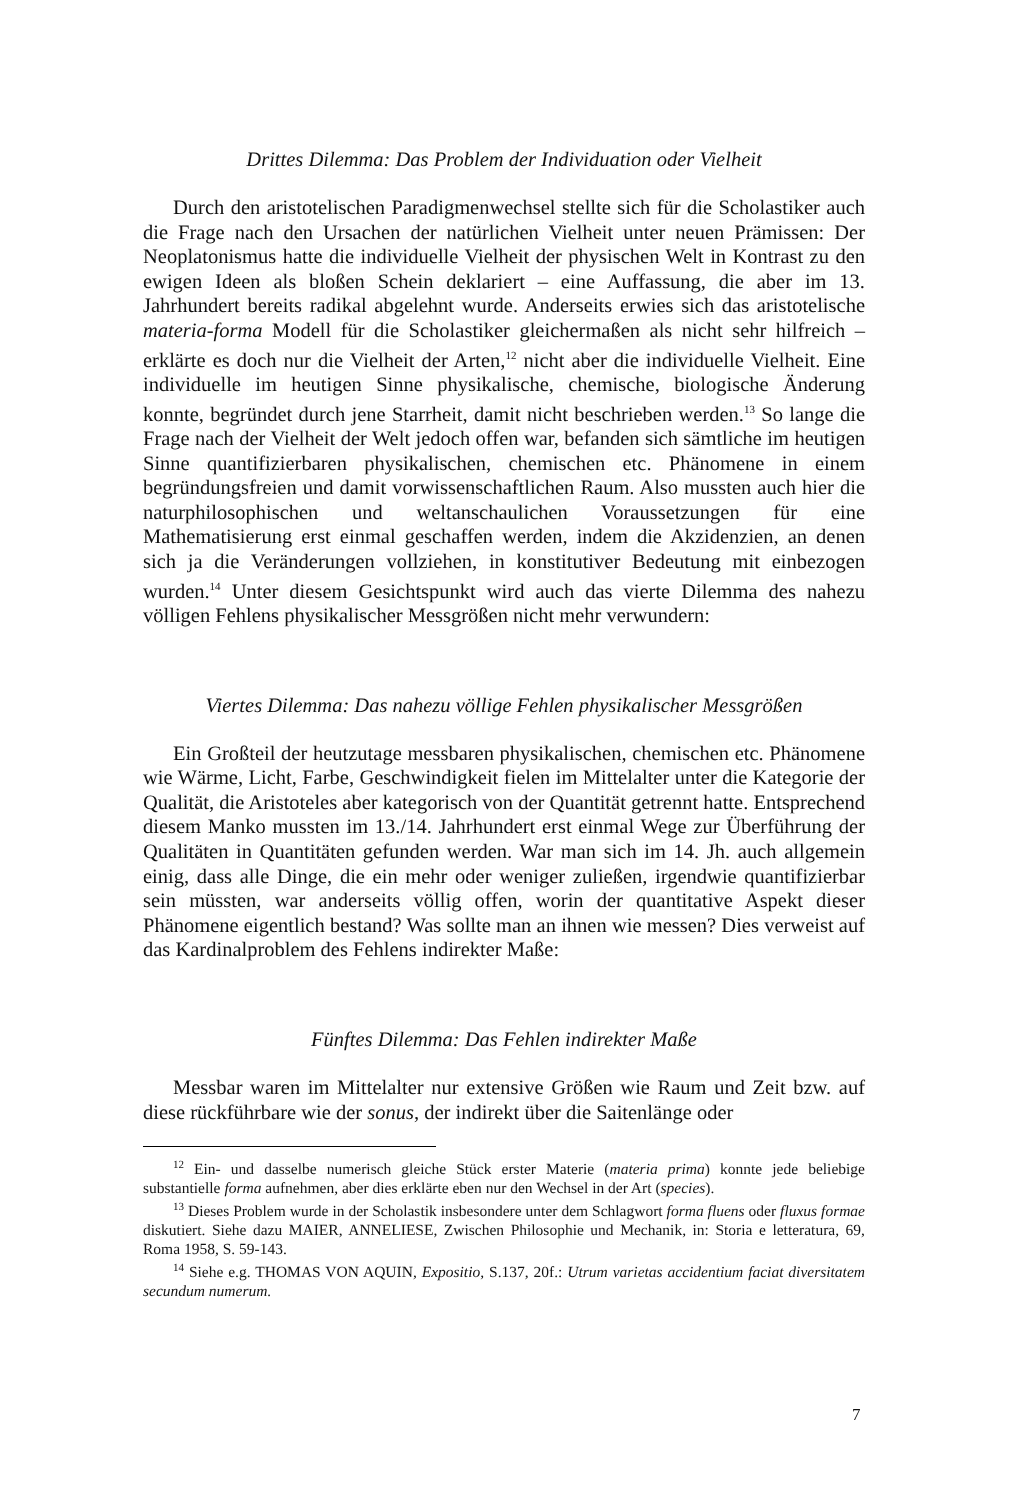Drittes Dilemma: Das Problem der Individuation oder Vielheit
Durch den aristotelischen Paradigmenwechsel stellte sich für die Scholastiker auch die Frage nach den Ursachen der natürlichen Vielheit unter neuen Prämissen: Der Neoplatonismus hatte die individuelle Vielheit der physischen Welt in Kontrast zu den ewigen Ideen als bloßen Schein deklariert – eine Auffassung, die aber im 13. Jahrhundert bereits radikal abgelehnt wurde. Anderseits erwies sich das aristotelische materia-forma Modell für die Scholastiker gleichermaßen als nicht sehr hilfreich – erklärte es doch nur die Vielheit der Arten,<sup>12</sup> nicht aber die individuelle Vielheit. Eine individuelle im heutigen Sinne physikalische, chemische, biologische Änderung konnte, begründet durch jene Starrheit, damit nicht beschrieben werden.<sup>13</sup> So lange die Frage nach der Vielheit der Welt jedoch offen war, befanden sich sämtliche im heutigen Sinne quantifizierbaren physikalischen, chemischen etc. Phänomene in einem begründungsfreien und damit vorwissenschaftlichen Raum. Also mussten auch hier die naturphilosophischen und weltanschaulichen Voraussetzungen für eine Mathematisierung erst einmal geschaffen werden, indem die Akzidenzien, an denen sich ja die Veränderungen vollziehen, in konstitutiver Bedeutung mit einbezogen wurden.<sup>14</sup> Unter diesem Gesichtspunkt wird auch das vierte Dilemma des nahezu völligen Fehlens physikalischer Messgrößen nicht mehr verwundern:
Viertes Dilemma: Das nahezu völlige Fehlen physikalischer Messgrößen
Ein Großteil der heutzutage messbaren physikalischen, chemischen etc. Phänomene wie Wärme, Licht, Farbe, Geschwindigkeit fielen im Mittelalter unter die Kategorie der Qualität, die Aristoteles aber kategorisch von der Quantität getrennt hatte. Entsprechend diesem Manko mussten im 13./14. Jahrhundert erst einmal Wege zur Überführung der Qualitäten in Quantitäten gefunden werden. War man sich im 14. Jh. auch allgemein einig, dass alle Dinge, die ein mehr oder weniger zuließen, irgendwie quantifizierbar sein müssten, war anderseits völlig offen, worin der quantitative Aspekt dieser Phänomene eigentlich bestand? Was sollte man an ihnen wie messen? Dies verweist auf das Kardinalproblem des Fehlens indirekter Maße:
Fünftes Dilemma: Das Fehlen indirekter Maße
Messbar waren im Mittelalter nur extensive Größen wie Raum und Zeit bzw. auf diese rückführbare wie der sonus, der indirekt über die Saitenlänge oder
<sup>12</sup> Ein- und dasselbe numerisch gleiche Stück erster Materie (materia prima) konnte jede beliebige substantielle forma aufnehmen, aber dies erklärte eben nur den Wechsel in der Art (species).
<sup>13</sup> Dieses Problem wurde in der Scholastik insbesondere unter dem Schlagwort forma fluens oder fluxus formae diskutiert. Siehe dazu MAIER, ANNELIESE, Zwischen Philosophie und Mechanik, in: Storia e letteratura, 69, Roma 1958, S. 59-143.
<sup>14</sup> Siehe e.g. THOMAS VON AQUIN, Expositio, S.137, 20f.: Utrum varietas accidentium faciat diversitatem secundum numerum.
7